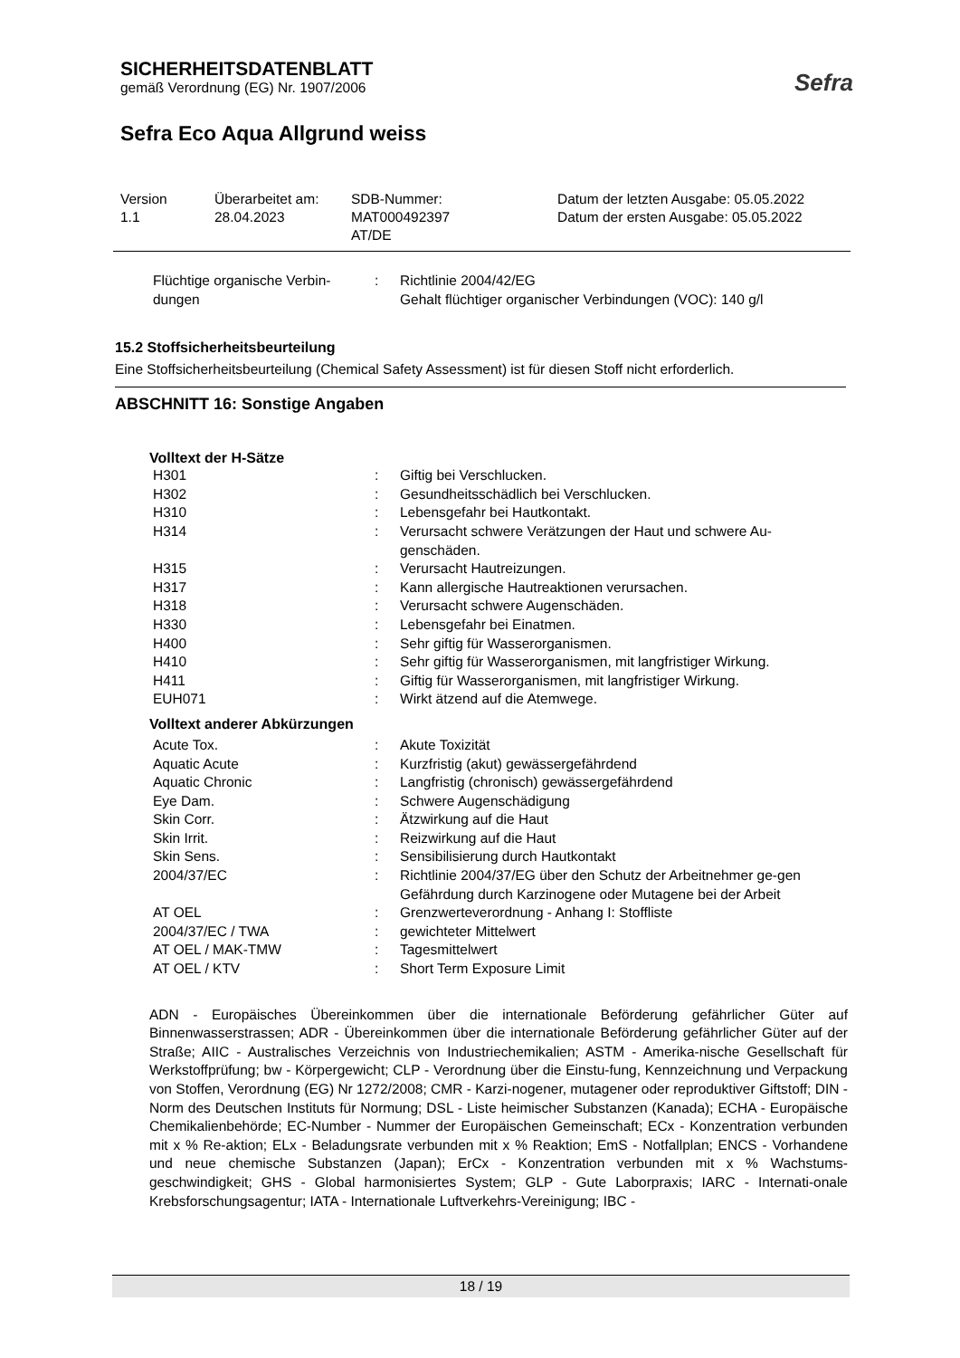SICHERHEITSDATENBLATT
gemäß Verordnung (EG) Nr. 1907/2006
Sefra Eco Aqua Allgrund weiss
Sefra
| Version 1.1 | Überarbeitet am: 28.04.2023 | SDB-Nummer: MAT000492397 AT/DE | Datum der letzten Ausgabe: 05.05.2022 Datum der ersten Ausgabe: 05.05.2022 |
| Flüchtige organische Verbin-dungen | : | Richtlinie 2004/42/EG Gehalt flüchtiger organischer Verbindungen (VOC): 140 g/l |
15.2 Stoffsicherheitsbeurteilung
Eine Stoffsicherheitsbeurteilung (Chemical Safety Assessment) ist für diesen Stoff nicht erforderlich.
ABSCHNITT 16: Sonstige Angaben
Volltext der H-Sätze
| H301 | : | Giftig bei Verschlucken. |
| H302 | : | Gesundheitsschädlich bei Verschlucken. |
| H310 | : | Lebensgefahr bei Hautkontakt. |
| H314 | : | Verursacht schwere Verätzungen der Haut und schwere Au-genschäden. |
| H315 | : | Verursacht Hautreizungen. |
| H317 | : | Kann allergische Hautreaktionen verursachen. |
| H318 | : | Verursacht schwere Augenschäden. |
| H330 | : | Lebensgefahr bei Einatmen. |
| H400 | : | Sehr giftig für Wasserorganismen. |
| H410 | : | Sehr giftig für Wasserorganismen, mit langfristiger Wirkung. |
| H411 | : | Giftig für Wasserorganismen, mit langfristiger Wirkung. |
| EUH071 | : | Wirkt ätzend auf die Atemwege. |
Volltext anderer Abkürzungen
| Acute Tox. | : | Akute Toxizität |
| Aquatic Acute | : | Kurzfristig (akut) gewässergefährdend |
| Aquatic Chronic | : | Langfristig (chronisch) gewässergefährdend |
| Eye Dam. | : | Schwere Augenschädigung |
| Skin Corr. | : | Ätzwirkung auf die Haut |
| Skin Irrit. | : | Reizwirkung auf die Haut |
| Skin Sens. | : | Sensibilisierung durch Hautkontakt |
| 2004/37/EC | : | Richtlinie 2004/37/EG über den Schutz der Arbeitnehmer ge-gen Gefährdung durch Karzinogene oder Mutagene bei der Arbeit |
| AT OEL | : | Grenzwerteverordnung - Anhang I: Stoffliste |
| 2004/37/EC / TWA | : | gewichteter Mittelwert |
| AT OEL / MAK-TMW | : | Tagesmittelwert |
| AT OEL / KTV | : | Short Term Exposure Limit |
ADN - Europäisches Übereinkommen über die internationale Beförderung gefährlicher Güter auf Binnenwasserstrassen; ADR - Übereinkommen über die internationale Beförderung gefährlicher Güter auf der Straße; AIIC - Australisches Verzeichnis von Industriechemikalien; ASTM - Amerika-nische Gesellschaft für Werkstoffprüfung; bw - Körpergewicht; CLP - Verordnung über die Einstu-fung, Kennzeichnung und Verpackung von Stoffen, Verordnung (EG) Nr 1272/2008; CMR - Karzi-nogener, mutagener oder reproduktiver Giftstoff; DIN - Norm des Deutschen Instituts für Normung; DSL - Liste heimischer Substanzen (Kanada); ECHA - Europäische Chemikalienbehörde; EC-Number - Nummer der Europäischen Gemeinschaft; ECx - Konzentration verbunden mit x % Re-aktion; ELx - Beladungsrate verbunden mit x % Reaktion; EmS - Notfallplan; ENCS - Vorhandene und neue chemische Substanzen (Japan); ErCx - Konzentration verbunden mit x % Wachstums-geschwindigkeit; GHS - Global harmonisiertes System; GLP - Gute Laborpraxis; IARC - Internati-onale Krebsforschungsagentur; IATA - Internationale Luftverkehrs-Vereinigung; IBC -
18 / 19